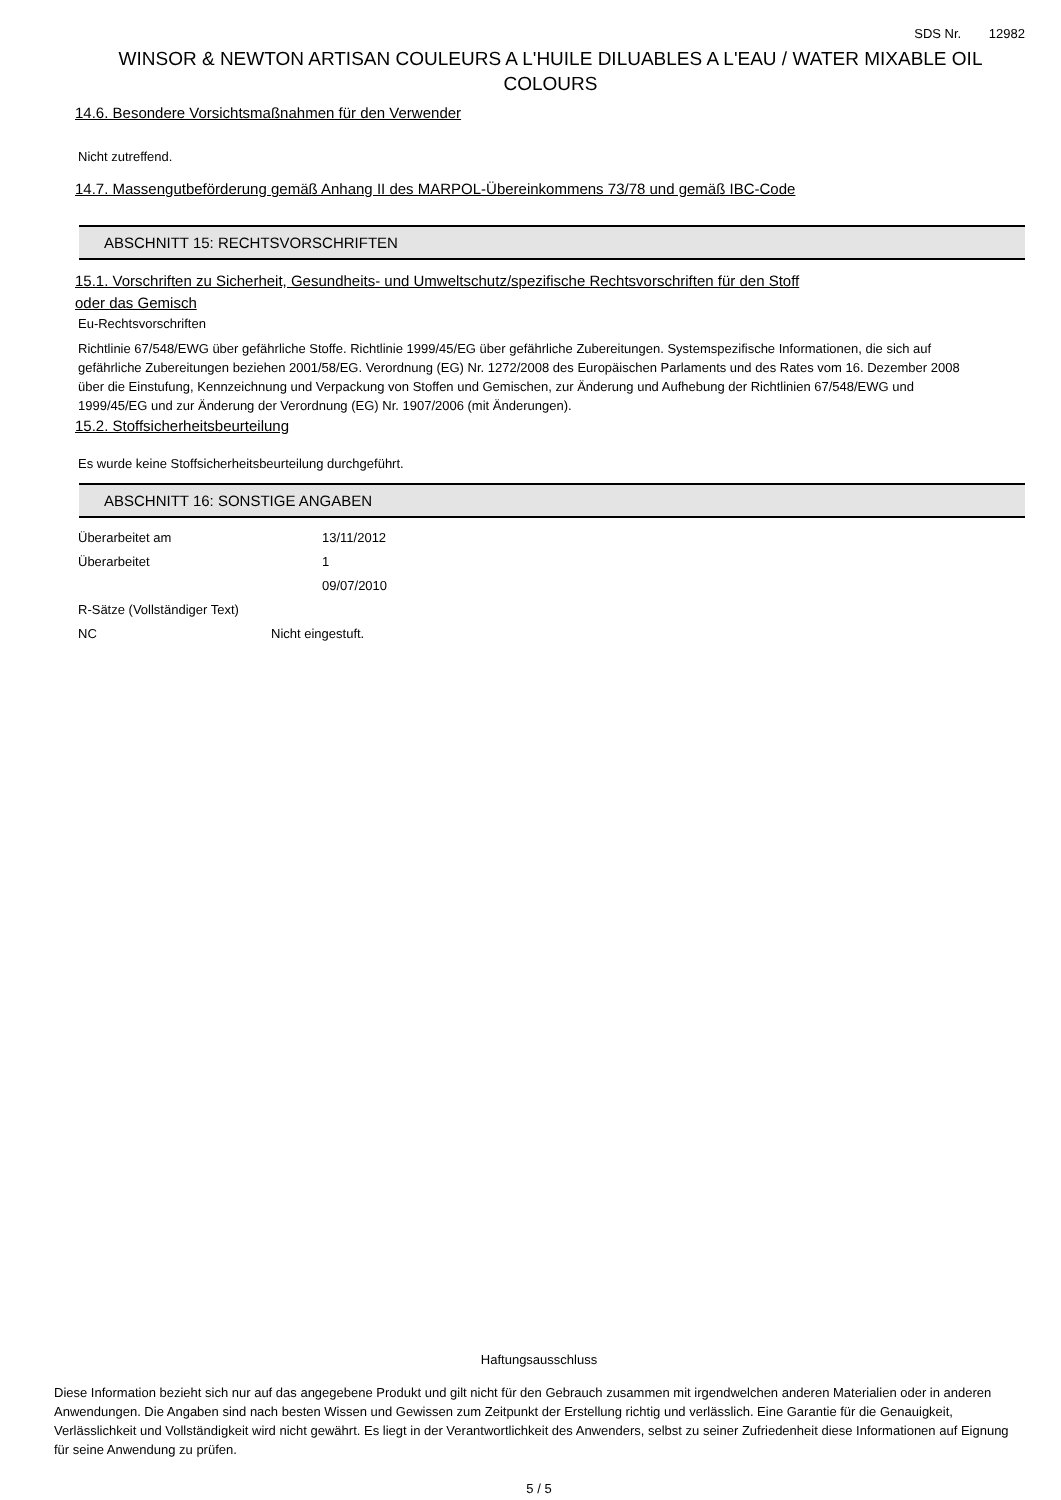SDS Nr. 12982
WINSOR & NEWTON ARTISAN COULEURS A L'HUILE DILUABLES A L'EAU / WATER MIXABLE OIL COLOURS
14.6. Besondere Vorsichtsmaßnahmen für den Verwender
Nicht zutreffend.
14.7. Massengutbeförderung gemäß Anhang II des MARPOL-Übereinkommens 73/78 und gemäß IBC-Code
ABSCHNITT 15: RECHTSVORSCHRIFTEN
15.1. Vorschriften zu Sicherheit, Gesundheits- und Umweltschutz/spezifische Rechtsvorschriften für den Stoff
oder das Gemisch
Eu-Rechtsvorschriften
Richtlinie 67/548/EWG über gefährliche Stoffe. Richtlinie 1999/45/EG über gefährliche Zubereitungen. Systemspezifische Informationen, die sich auf gefährliche Zubereitungen beziehen 2001/58/EG. Verordnung (EG) Nr. 1272/2008 des Europäischen Parlaments und des Rates vom 16. Dezember 2008 über die Einstufung, Kennzeichnung und Verpackung von Stoffen und Gemischen, zur Änderung und Aufhebung der Richtlinien 67/548/EWG und 1999/45/EG und zur Änderung der Verordnung (EG) Nr. 1907/2006 (mit Änderungen).
15.2. Stoffsicherheitsbeurteilung
Es wurde keine Stoffsicherheitsbeurteilung durchgeführt.
ABSCHNITT 16: SONSTIGE ANGABEN
Überarbeitet am 13/11/2012
Überarbeitet 1
09/07/2010
R-Sätze (Vollständiger Text)
NC Nicht eingestuft.
Haftungsausschluss
Diese Information bezieht sich nur auf das angegebene Produkt und gilt nicht für den Gebrauch zusammen mit irgendwelchen anderen Materialien oder in anderen Anwendungen. Die Angaben sind nach besten Wissen und Gewissen zum Zeitpunkt der Erstellung richtig und verlässlich. Eine Garantie für die Genauigkeit, Verlässlichkeit und Vollständigkeit wird nicht gewährt. Es liegt in der Verantwortlichkeit des Anwenders, selbst zu seiner Zufriedenheit diese Informationen auf Eignung für seine Anwendung zu prüfen.
5 / 5